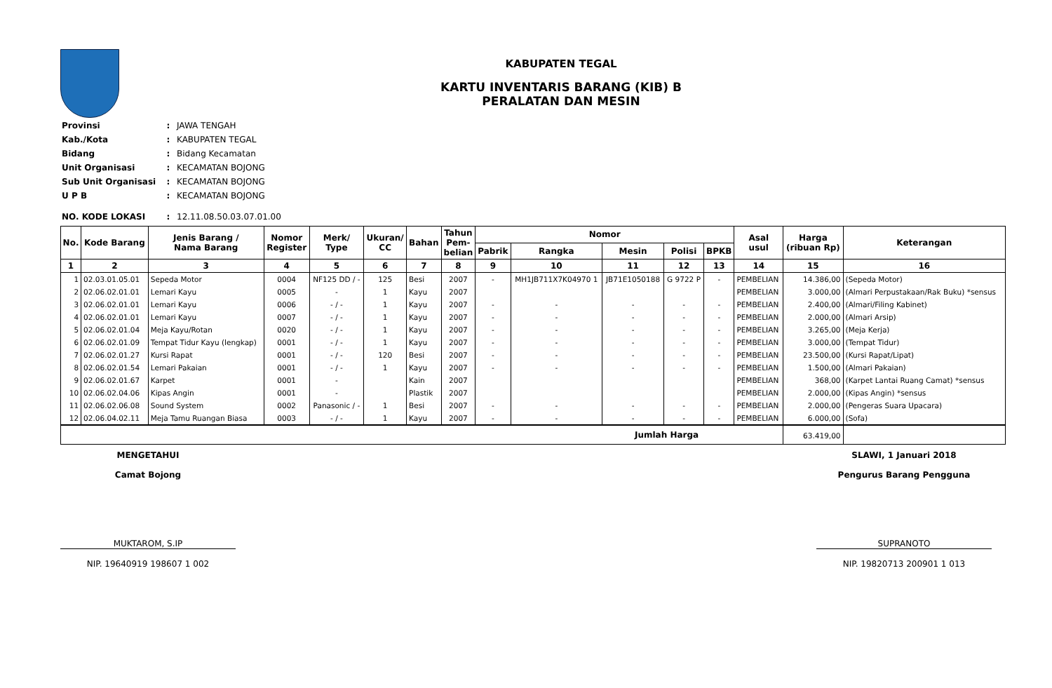KABUPATEN TEGAL
KARTU INVENTARIS BARANG (KIB) B
PERALATAN DAN MESIN
| Provinsi | : | JAWA TENGAH |
| Kab./Kota | : | KABUPATEN TEGAL |
| Bidang | : | Bidang Kecamatan |
| Unit Organisasi | : | KECAMATAN BOJONG |
| Sub Unit Organisasi | : | KECAMATAN BOJONG |
| U P B | : | KECAMATAN BOJONG |
| NO. KODE LOKASI | : | 12.11.08.50.03.07.01.00 |
| No. | Kode Barang | Jenis Barang / Nama Barang | Nomor Register | Merk/ Type | Ukuran/ CC | Bahan | Tahun Pem- belian | Nomor | | | | | Asal usul | Harga (ribuan Rp) | Keterangan |
| --- | --- | --- | --- | --- | --- | --- | --- | --- | --- | --- | --- | --- | --- | --- | --- |
| | | | | | | | | Pabrik | Rangka | Mesin | Polisi | BPKB | | | |
| 1 | 2 | 3 | 4 | 5 | 6 | 7 | 8 | 9 | 10 | 11 | 12 | 13 | 14 | 15 | 16 |
| 1 | 02.03.01.05.01 | Sepeda Motor | 0004 | NF125 DD / - | 125 | Besi | 2007 | - | MH1JB711X7K04970 1 | JB71E1050188 | G 9722 P | - | PEMBELIAN | 14.386,00 | (Sepeda Motor) |
| 2 | 02.06.02.01.01 | Lemari Kayu | 0005 | - | 1 | Kayu | 2007 | | | | | | PEMBELIAN | 3.000,00 | (Almari Perpustakaan/Rak Buku) *sensus |
| 3 | 02.06.02.01.01 | Lemari Kayu | 0006 | - / - | 1 | Kayu | 2007 | - | - | - | - | - | PEMBELIAN | 2.400,00 | (Almari/Filing Kabinet) |
| 4 | 02.06.02.01.01 | Lemari Kayu | 0007 | - / - | 1 | Kayu | 2007 | - | - | - | - | - | PEMBELIAN | 2.000,00 | (Almari Arsip) |
| 5 | 02.06.02.01.04 | Meja Kayu/Rotan | 0020 | - / - | 1 | Kayu | 2007 | - | - | - | - | - | PEMBELIAN | 3.265,00 | (Meja Kerja) |
| 6 | 02.06.02.01.09 | Tempat Tidur Kayu (lengkap) | 0001 | - / - | 1 | Kayu | 2007 | - | - | - | - | - | PEMBELIAN | 3.000,00 | (Tempat Tidur) |
| 7 | 02.06.02.01.27 | Kursi Rapat | 0001 | - / - | 120 | Besi | 2007 | - | - | - | - | - | PEMBELIAN | 23.500,00 | (Kursi Rapat/Lipat) |
| 8 | 02.06.02.01.54 | Lemari Pakaian | 0001 | - / - | 1 | Kayu | 2007 | - | - | - | - | - | PEMBELIAN | 1.500,00 | (Almari Pakaian) |
| 9 | 02.06.02.01.67 | Karpet | 0001 | - | | Kain | 2007 | | | | | | PEMBELIAN | 368,00 | (Karpet Lantai Ruang Camat) *sensus |
| 10 | 02.06.02.04.06 | Kipas Angin | 0001 | - | | Plastik | 2007 | | | | | | PEMBELIAN | 2.000,00 | (Kipas Angin) *sensus |
| 11 | 02.06.02.06.08 | Sound System | 0002 | Panasonic / - | 1 | Besi | 2007 | - | - | - | - | - | PEMBELIAN | 2.000,00 | (Pengeras Suara Upacara) |
| 12 | 02.06.04.02.11 | Meja Tamu Ruangan Biasa | 0003 | - / - | 1 | Kayu | 2007 | - | - | - | - | - | PEMBELIAN | 6.000,00 | (Sofa) |
| Jumlah Harga | | | | | | | | | | | | | | 63.419,00 | |
MENGETAHUI
Camat Bojong
MUKTAROM, S.IP
NIP. 19640919 198607 1 002
SLAWI, 1 Januari 2018
Pengurus Barang Pengguna
SUPRANOTO
NIP. 19820713 200901 1 013